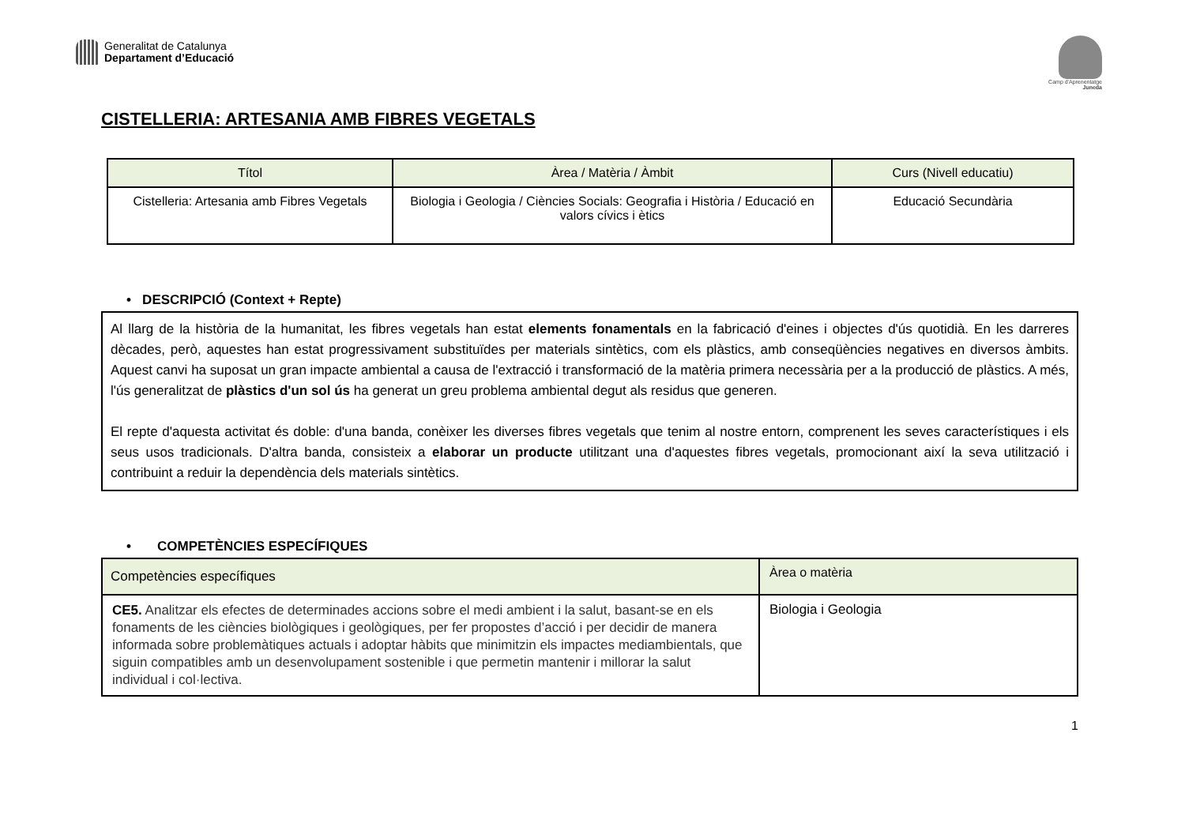Generalitat de Catalunya
Departament d’Educació
Camp d'Aprenentatge
Juneda
CISTELLERIA: ARTESANIA AMB FIBRES VEGETALS
| Títol | Àrea / Matèria / Àmbit | Curs (Nivell educatiu) |
| --- | --- | --- |
| Cistelleria: Artesania amb Fibres Vegetals | Biologia i Geologia / Ciències Socials: Geografia i Història / Educació en valors cívics i ètics | Educació Secundària |
• DESCRIPCIÓ (Context + Repte)
Al llarg de la història de la humanitat, les fibres vegetals han estat elements fonamentals en la fabricació d'eines i objectes d'ús quotidià. En les darreres dècades, però, aquestes han estat progressivament substituïdes per materials sintètics, com els plàstics, amb conseqüències negatives en diversos àmbits. Aquest canvi ha suposat un gran impacte ambiental a causa de l'extracció i transformació de la matèria primera necessària per a la producció de plàstics. A més, l'ús generalitzat de plàstics d'un sol ús ha generat un greu problema ambiental degut als residus que generen.
El repte d'aquesta activitat és doble: d'una banda, conèixer les diverses fibres vegetals que tenim al nostre entorn, comprenent les seves característiques i els seus usos tradicionals. D'altra banda, consisteix a elaborar un producte utilitzant una d'aquestes fibres vegetals, promocionant així la seva utilització i contribuint a reduir la dependència dels materials sintètics.
• COMPETÈNCIES ESPECÍFIQUES
| Competències específiques | Àrea o matèria |
| --- | --- |
| CE5. Analitzar els efectes de determinades accions sobre el medi ambient i la salut, basant-se en els fonaments de les ciències biològiques i geològiques, per fer propostes d’acció i per decidir de manera informada sobre problemàtiques actuals i adoptar hàbits que minimitzin els impactes mediambientals, que siguin compatibles amb un desenvolupament sostenible i que permetin mantenir i millorar la salut individual i col·lectiva. | Biologia i Geologia |
1